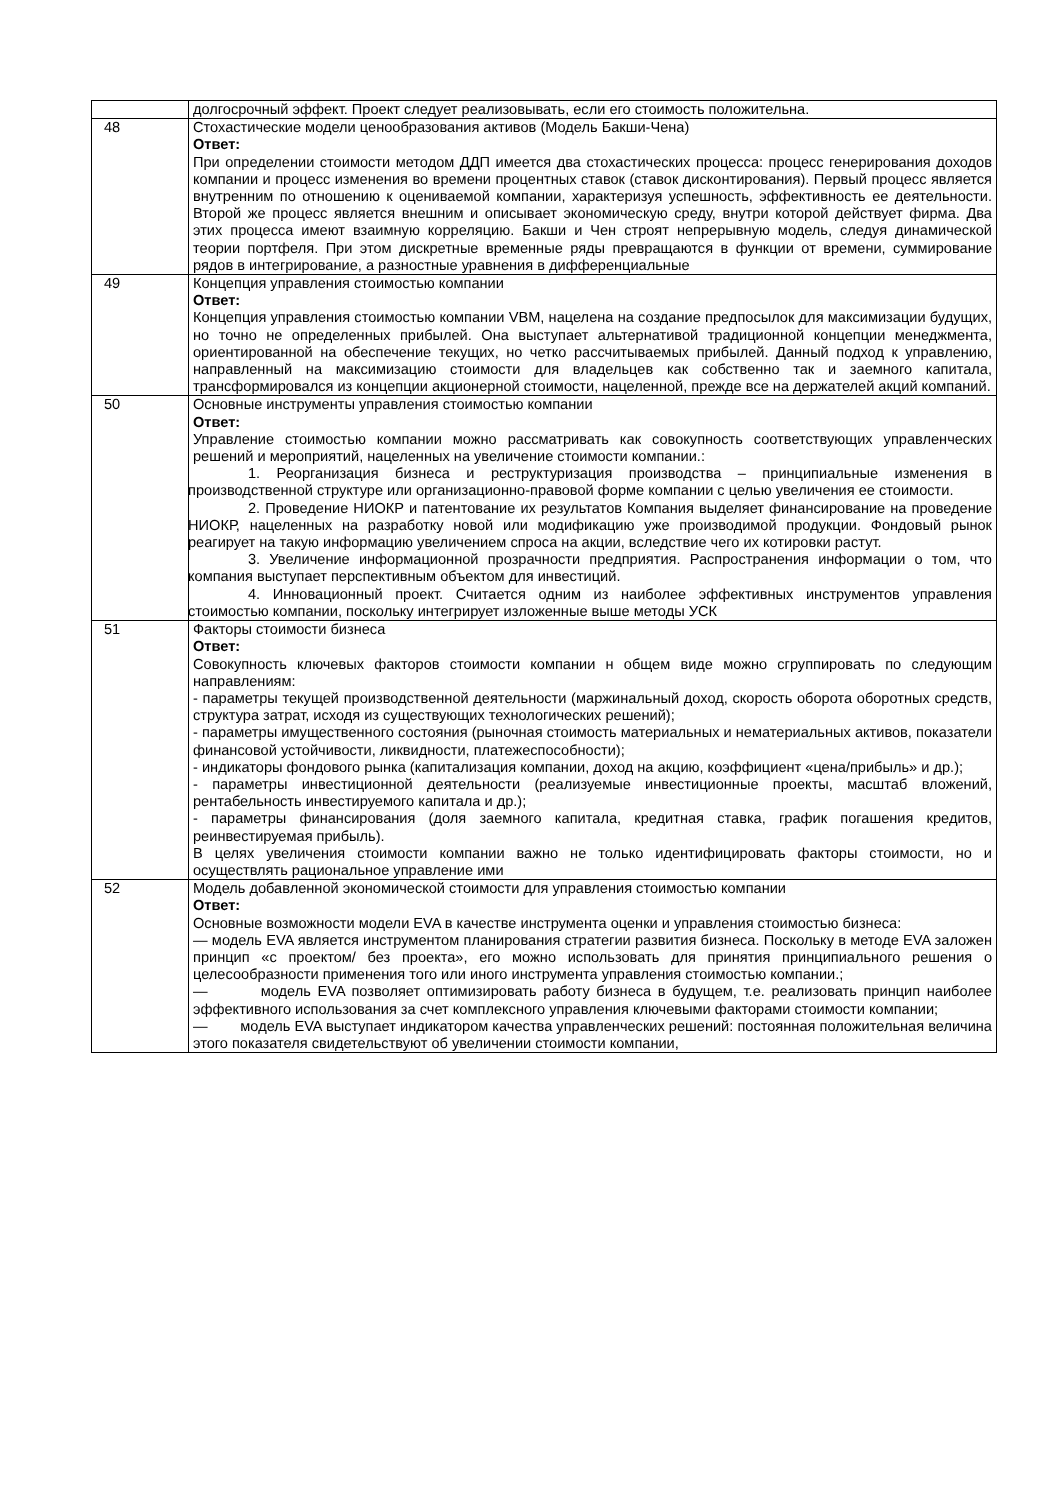| | долгосрочный эффект. Проект следует реализовывать, если его стоимость положительна. |
| 48 | Стохастические модели ценообразования активов (Модель Бакши-Чена) Ответ: При определении стоимости методом ДДП имеется два стохастических процесса: процесс генерирования доходов компании и процесс изменения во времени процентных ставок (ставок дисконтирования). Первый процесс является внутренним по отношению к оцениваемой компании, характеризуя успешность, эффективность ее деятельности. Второй же процесс является внешним и описывает экономическую среду, внутри которой действует фирма. Два этих процесса имеют взаимную корреляцию. Бакши и Чен строят непрерывную модель, следуя динамической теории портфеля. При этом дискретные временные ряды превращаются в функции от времени, суммирование рядов в интегрирование, а разностные уравнения в дифференциальные |
| 49 | Концепция управления стоимостью компании Ответ: Концепция управления стоимостью компании VBM, нацелена на создание предпосылок для максимизации будущих, но точно не определенных прибылей. Она выступает альтернативой традиционной концепции менеджмента, ориентированной на обеспечение текущих, но четко рассчитываемых прибылей. Данный подход к управлению, направленный на максимизацию стоимости для владельцев как собственно так и заемного капитала, трансформировался из концепции акционерной стоимости, нацеленной, прежде все на держателей акций компаний. |
| 50 | Основные инструменты управления стоимостью компании Ответ: Управление стоимостью компании можно рассматривать как совокупность соответствующих управленческих решений и мероприятий, нацеленных на увеличение стоимости компании.: 1. Реорганизация бизнеса и реструктуризация производства – принципиальные изменения в производственной структуре или организационно-правовой форме компании с целью увеличения ее стоимости. 2. Проведение НИОКР и патентование их результатов Компания выделяет финансирование на проведение НИОКР, нацеленных на разработку новой или модификацию уже производимой продукции. Фондовый рынок реагирует на такую информацию увеличением спроса на акции, вследствие чего их котировки растут. 3. Увеличение информационной прозрачности предприятия. Распространения информации о том, что компания выступает перспективным объектом для инвестиций. 4. Инновационный проект. Считается одним из наиболее эффективных инструментов управления стоимостью компании, поскольку интегрирует изложенные выше методы УСК |
| 51 | Факторы стоимости бизнеса Ответ: Совокупность ключевых факторов стоимости компании н общем виде можно сгруппировать по следующим направлениям: - параметры текущей производственной деятельности (маржинальный доход, скорость оборота оборотных средств, структура затрат, исходя из существующих технологических решений); - параметры имущественного состояния (рыночная стоимость материальных и нематериальных активов, показатели финансовой устойчивости, ликвидности, платежеспособности); - индикаторы фондового рынка (капитализация компании, доход на акцию, коэффициент «цена/прибыль» и др.); - параметры инвестиционной деятельности (реализуемые инвестиционные проекты, масштаб вложений, рентабельность инвестируемого капитала и др.); - параметры финансирования (доля заемного капитала, кредитная ставка, график погашения кредитов, реинвестируемая прибыль). В целях увеличения стоимости компании важно не только идентифицировать факторы стоимости, но и осуществлять рациональное управление ими |
| 52 | Модель добавленной экономической стоимости для управления стоимостью компании Ответ: Основные возможности модели EVA в качестве инструмента оценки и управления стоимостью бизнеса: — модель EVA является инструментом планирования стратегии развития бизнеса. Поскольку в методе EVA заложен принцип «с проектом/ без проекта», его можно использовать для принятия принципиального решения о целесообразности применения того или иного инструмента управления стоимостью компании.; — модель EVA позволяет оптимизировать работу бизнеса в будущем, т.е. реализовать принцип наиболее эффективного использования за счет комплексного управления ключевыми факторами стоимости компании; — модель EVA выступает индикатором качества управленческих решений: постоянная положительная величина этого показателя свидетельствуют об увеличении стоимости компании, |